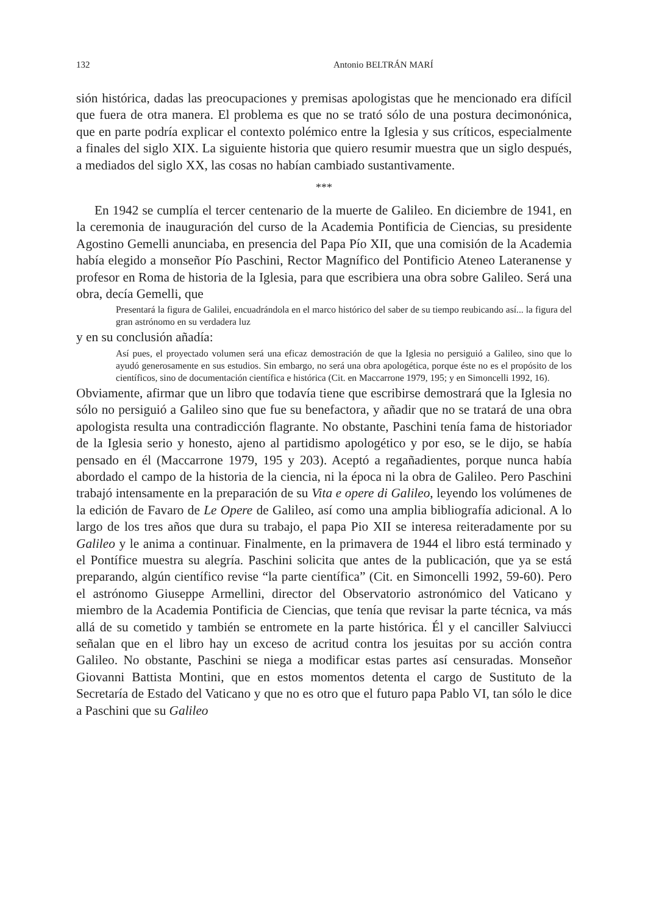132 Antonio BELTRÁN MARÍ
sión histórica, dadas las preocupaciones y premisas apologistas que he mencionado era difícil que fuera de otra manera. El problema es que no se trató sólo de una postura decimonónica, que en parte podría explicar el contexto polémico entre la Iglesia y sus críticos, especialmente a finales del siglo XIX. La siguiente historia que quiero resumir muestra que un siglo después, a mediados del siglo XX, las cosas no habían cambiado sustantivamente.
***
En 1942 se cumplía el tercer centenario de la muerte de Galileo. En diciembre de 1941, en la ceremonia de inauguración del curso de la Academia Pontificia de Ciencias, su presidente Agostino Gemelli anunciaba, en presencia del Papa Pío XII, que una comisión de la Academia había elegido a monseñor Pío Paschini, Rector Magnífico del Pontificio Ateneo Lateranense y profesor en Roma de historia de la Iglesia, para que escribiera una obra sobre Galileo. Será una obra, decía Gemelli, que
Presentará la figura de Galilei, encuadrándola en el marco histórico del saber de su tiempo reubicando así... la figura del gran astrónomo en su verdadera luz
y en su conclusión añadía:
Así pues, el proyectado volumen será una eficaz demostración de que la Iglesia no persiguió a Galileo, sino que lo ayudó generosamente en sus estudios. Sin embargo, no será una obra apologética, porque éste no es el propósito de los científicos, sino de documentación científica e histórica (Cit. en Maccarrone 1979, 195; y en Simoncelli 1992, 16).
Obviamente, afirmar que un libro que todavía tiene que escribirse demostrará que la Iglesia no sólo no persiguió a Galileo sino que fue su benefactora, y añadir que no se tratará de una obra apologista resulta una contradicción flagrante. No obstante, Paschini tenía fama de historiador de la Iglesia serio y honesto, ajeno al partidismo apologético y por eso, se le dijo, se había pensado en él (Maccarrone 1979, 195 y 203). Aceptó a regañadientes, porque nunca había abordado el campo de la historia de la ciencia, ni la época ni la obra de Galileo. Pero Paschini trabajó intensamente en la preparación de su Vita e opere di Galileo, leyendo los volúmenes de la edición de Favaro de Le Opere de Galileo, así como una amplia bibliografía adicional. A lo largo de los tres años que dura su trabajo, el papa Pio XII se interesa reiteradamente por su Galileo y le anima a continuar. Finalmente, en la primavera de 1944 el libro está terminado y el Pontífice muestra su alegría. Paschini solicita que antes de la publicación, que ya se está preparando, algún científico revise “la parte científica” (Cit. en Simoncelli 1992, 59-60). Pero el astrónomo Giuseppe Armellini, director del Observatorio astronómico del Vaticano y miembro de la Academia Pontificia de Ciencias, que tenía que revisar la parte técnica, va más allá de su cometido y también se entromete en la parte histórica. Él y el canciller Salviucci señalan que en el libro hay un exceso de acritud contra los jesuitas por su acción contra Galileo. No obstante, Paschini se niega a modificar estas partes así censuradas. Monseñor Giovanni Battista Montini, que en estos momentos detenta el cargo de Sustituto de la Secretaría de Estado del Vaticano y que no es otro que el futuro papa Pablo VI, tan sólo le dice a Paschini que su Galileo